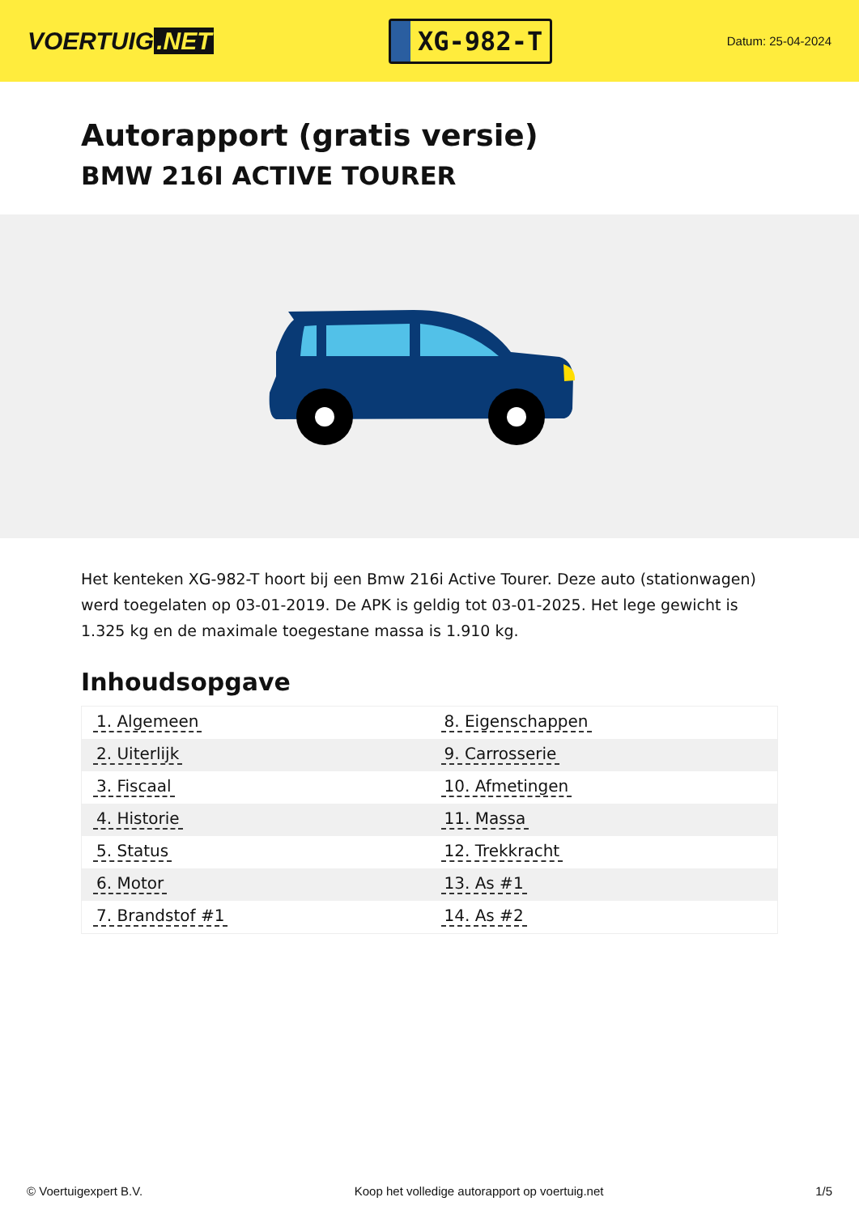VOERTUIG.NET
XG-982-T
Datum: 25-04-2024
Autorapport (gratis versie)
BMW 216I ACTIVE TOURER
Het kenteken XG-982-T hoort bij een Bmw 216i Active Tourer. Deze auto (stationwagen) werd toegelaten op 03-01-2019. De APK is geldig tot 03-01-2025. Het lege gewicht is 1.325 kg en de maximale toegestane massa is 1.910 kg.
Inhoudsopgave
| 1. Algemeen | 8. Eigenschappen |
| 2. Uiterlijk | 9. Carrosserie |
| 3. Fiscaal | 10. Afmetingen |
| 4. Historie | 11. Massa |
| 5. Status | 12. Trekkracht |
| 6. Motor | 13. As #1 |
| 7. Brandstof #1 | 14. As #2 |
© Voertuigexpert B.V. Koop het volledige autorapport op voertuig.net 1/5